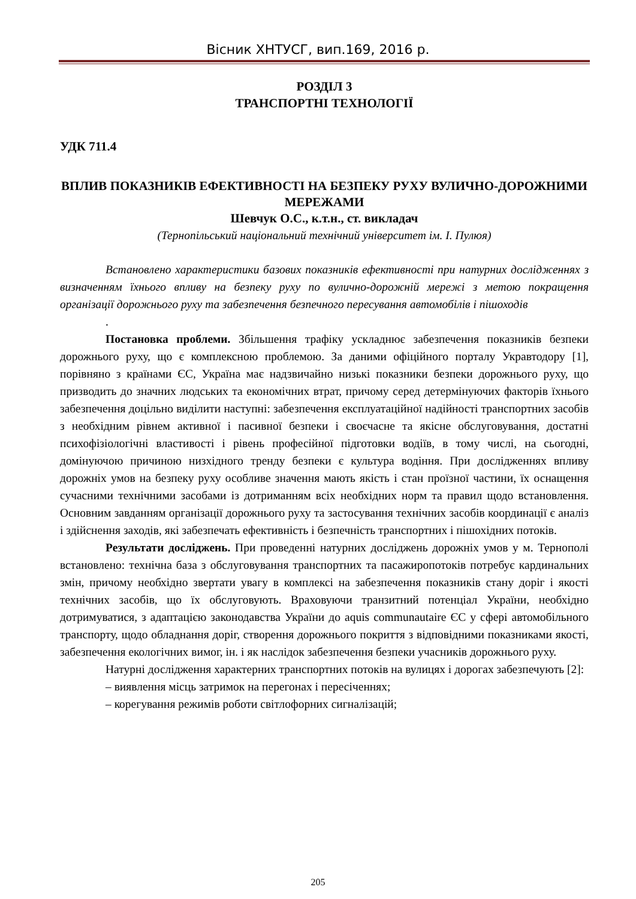Вісник ХНТУСГ, вип.169, 2016 р.
РОЗДІЛ 3
ТРАНСПОРТНІ ТЕХНОЛОГІЇ
УДК 711.4
ВПЛИВ ПОКАЗНИКІВ ЕФЕКТИВНОСТІ НА БЕЗПЕКУ РУХУ ВУЛИЧНО-ДОРОЖНИМИ МЕРЕЖАМИ
Шевчук О.С., к.т.н., ст. викладач
(Тернопільський національний технічний університет ім. І. Пулюя)
Встановлено характеристики базових показників ефективності при натурних дослідженнях з визначенням їхнього впливу на безпеку руху по вулично-дорожній мережі з метою покращення організації дорожнього руху та забезпечення безпечного пересування автомобілів і пішоходів
.
Постановка проблеми. Збільшення трафіку ускладнює забезпечення показників безпеки дорожнього руху, що є комплексною проблемою. За даними офіційного порталу Укравтодору [1], порівняно з країнами ЄС, Україна має надзвичайно низькі показники безпеки дорожнього руху, що призводить до значних людських та економічних втрат, причому серед детермінуючих факторів їхнього забезпечення доцільно виділити наступні: забезпечення експлуатаційної надійності транспортних засобів з необхідним рівнем активної і пасивної безпеки і своєчасне та якісне обслуговування, достатні психофізіологічні властивості і рівень професійної підготовки водіїв, в тому числі, на сьогодні, домінуючою причиною низхідного тренду безпеки є культура водіння. При дослідженнях впливу дорожніх умов на безпеку руху особливе значення мають якість і стан проїзної частини, їх оснащення сучасними технічними засобами із дотриманням всіх необхідних норм та правил щодо встановлення. Основним завданням організації дорожнього руху та застосування технічних засобів координації є аналіз і здійснення заходів, які забезпечать ефективність і безпечність транспортних і пішохідних потоків.
Результати досліджень. При проведенні натурних досліджень дорожніх умов у м. Тернополі встановлено: технічна база з обслуговування транспортних та пасажиропотоків потребує кардинальних змін, причому необхідно звертати увагу в комплексі на забезпечення показників стану доріг і якості технічних засобів, що їх обслуговують. Враховуючи транзитний потенціал України, необхідно дотримуватися, з адаптацією законодавства України до aquis communautaire ЄС у сфері автомобільного транспорту, щодо обладнання доріг, створення дорожнього покриття з відповідними показниками якості, забезпечення екологічних вимог, ін. і як наслідок забезпечення безпеки учасників дорожнього руху.
Натурні дослідження характерних транспортних потоків на вулицях і дорогах забезпечують [2]:
– виявлення місць затримок на перегонах і пересіченнях;
– корегування режимів роботи світлофорних сигналізацій;
205